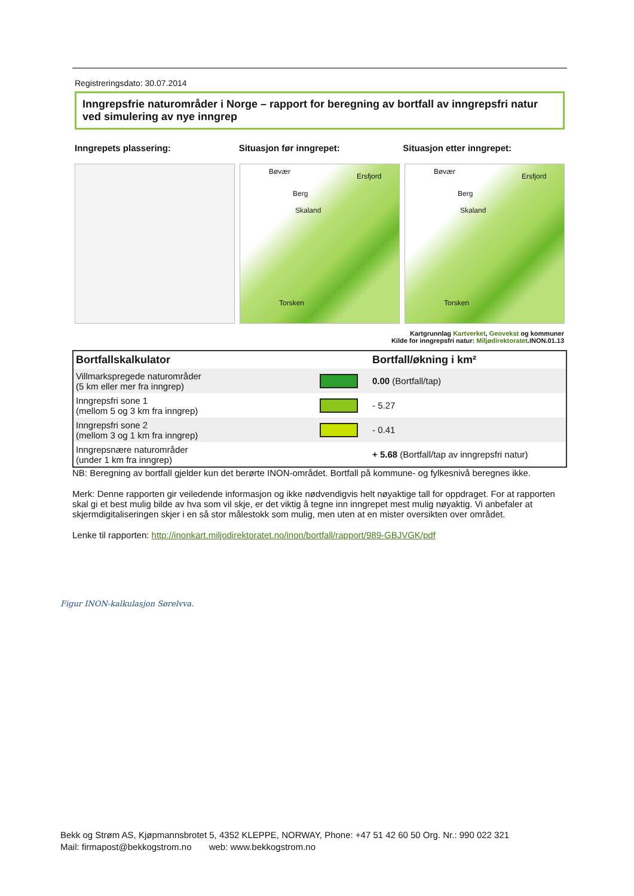Registreringsdato: 30.07.2014
Inngrepsfrie naturområder i Norge – rapport for beregning av bortfall av inngrepsfri natur ved simulering av nye inngrep
Inngrepets plassering: Situasjon før inngrepet: Situasjon etter inngrepet:
Bøvær
Ersfjord
Berg
Skaland
Torsken
Bøvær
Ersfjord
Berg
Skaland
Torsken
Kartgrunnlag Kartverket, Geovekst og kommuner
Kilde for inngrepsfri natur: Miljødirektoratet.INON.01.13
| Bortfallskalkulator | | Bortfall/økning i km² |
| --- | --- | --- |
| Villmarkspregede naturområder (5 km eller mer fra inngrep) | | 0.00 (Bortfall/tap) |
| Inngrepsfri sone 1 (mellom 5 og 3 km fra inngrep) | | - 5.27 |
| Inngrepsfri sone 2 (mellom 3 og 1 km fra inngrep) | | - 0.41 |
| Inngrepsnære naturområder (under 1 km fra inngrep) | | + 5.68 (Bortfall/tap av inngrepsfri natur) |
NB: Beregning av bortfall gjelder kun det berørte INON-området. Bortfall på kommune- og fylkesnivå beregnes ikke.
Merk: Denne rapporten gir veiledende informasjon og ikke nødvendigvis helt nøyaktige tall for oppdraget. For at rapporten skal gi et best mulig bilde av hva som vil skje, er det viktig å tegne inn inngrepet mest mulig nøyaktig. Vi anbefaler at skjermdigitaliseringen skjer i en så stor målestokk som mulig, men uten at en mister oversikten over området.
Lenke til rapporten: http://inonkart.miljodirektoratet.no/inon/bortfall/rapport/989-GBJVGK/pdf
Figur INON-kalkulasjon Sørelvva.
Bekk og Strøm AS, Kjøpmannsbrotet 5, 4352 KLEPPE, NORWAY, Phone: +47 51 42 60 50 Org. Nr.: 990 022 321
Mail: firmapost@bekkogstrom.no web: www.bekkogstrom.no